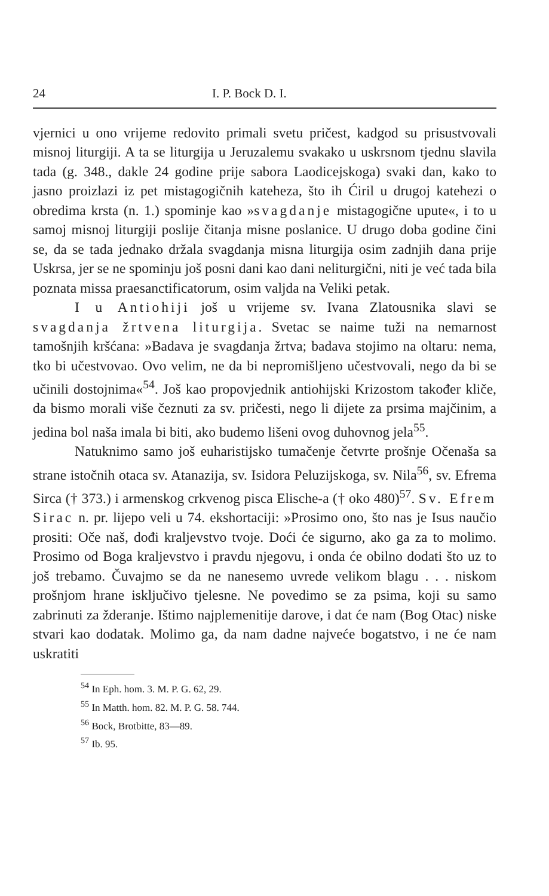24 I. P. Bock D. I.
vjernici u ono vrijeme redovito primali svetu pričest, kadgod su prisustvovali misnoj liturgiji. A ta se liturgija u Jeruzalemu svakako u uskrsnom tjednu slavila tada (g. 348., dakle 24 godine prije sabora Laodicejskoga) svaki dan, kako to jasno proizlazi iz pet mistagogičnih kateheza, što ih Ćiril u drugoj katehezi o obredima krsta (n. 1.) spominje kao »svagdanje mistagogične upute«, i to u samoj misnoj liturgiji poslije čitanja misne poslanice. U drugo doba godine čini se, da se tada jednako držala svagdanja misna liturgija osim zadnjih dana prije Uskrsa, jer se ne spominju još posni dani kao dani neliturgični, niti je već tada bila poznata missa praesanctificatorum, osim valjda na Veliki petak.
I u Antiohiji još u vrijeme sv. Ivana Zlatousnika slavi se svagdanja žrtvena liturgija. Svetac se naime tuži na nemarnost tamošnjih kršćana: »Badava je svagdanja žrtva; badava stojimo na oltaru: nema, tko bi učestvovao. Ovo velim, ne da bi nepromišljeno učestvovali, nego da bi se učinili dostojnima«<sup>54</sup>. Još kao propovjednik antiohijski Krizostom također kliče, da bismo morali više čeznuti za sv. pričesti, nego li dijete za prsima majčinim, a jedina bol naša imala bi biti, ako budemo lišeni ovog duhovnog jela<sup>55</sup>.
Natuknimo samo još euharistijsko tumačenje četvrte prošnje Očenaša sa strane istočnih otaca sv. Atanazija, sv. Isidora Peluzijskoga, sv. Nila<sup>56</sup>, sv. Efrema Sirca († 373.) i armenskog crkvenog pisca Elische-a († oko 480)<sup>57</sup>. Sv. Efrem Sirac n. pr. lijepo veli u 74. ekshortaciji: »Prosimo ono, što nas je Isus naučio prositi: Oče naš, dođi kraljevstvo tvoje. Doći će sigurno, ako ga za to molimo. Prosimo od Boga kraljevstvo i pravdu njegovu, i onda će obilno dodati što uz to još trebamo. Čuvajmo se da ne nanesemo uvrede velikom blagu . . . niskom prošnjom hrane isključivo tjelesne. Ne povedimo se za psima, koji su samo zabrinuti za žderanje. Ištimo najplemenitije darove, i dat će nam (Bog Otac) niske stvari kao dodatak. Molimo ga, da nam dadne najveće bogatstvo, i ne će nam uskratiti
<sup>54</sup> In Eph. hom. 3. M. P. G. 62, 29.
<sup>55</sup> In Matth. hom. 82. M. P. G. 58. 744.
<sup>56</sup> Bock, Brotbitte, 83—89.
<sup>57</sup> Ib. 95.